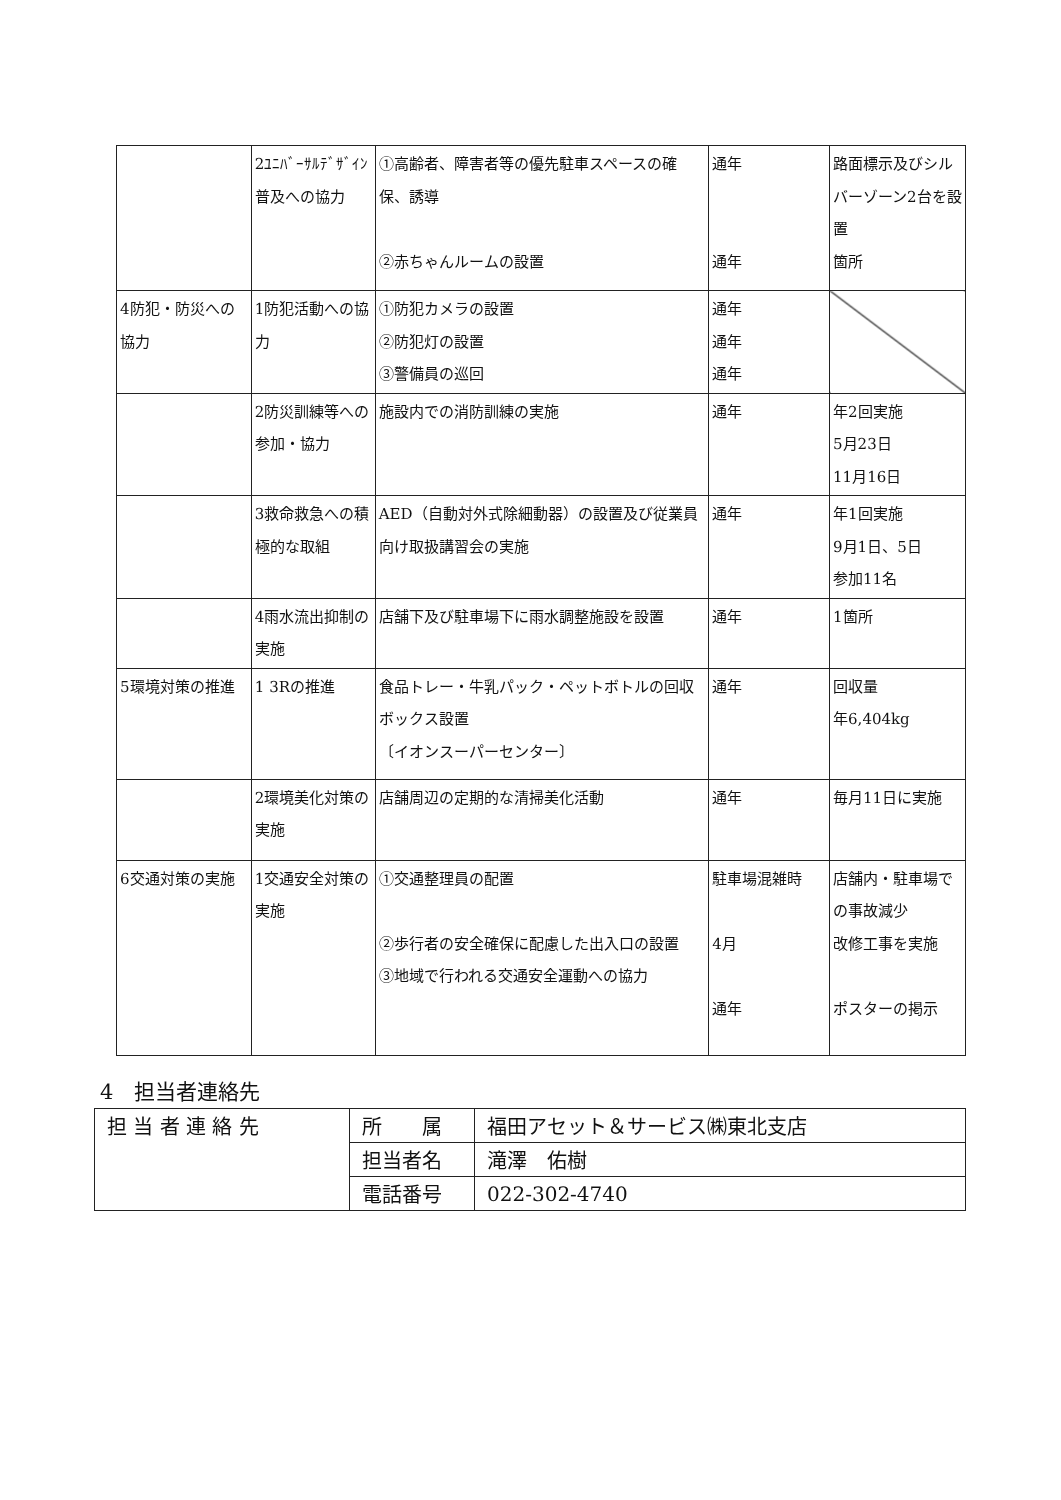| | 2ﾕﾆﾊﾞｰｻﾙﾃﾞｻﾞｲﾝ普及への協力 | ①高齢者、障害者等の優先駐車スペースの確保、誘導 ②赤ちゃんルームの設置 | 通年 通年 | 路面標示及びシルバーゾーン2台を設置 箇所 |
| 4防犯・防災への協力 | 1防犯活動への協力 | ①防犯カメラの設置 ②防犯灯の設置 ③警備員の巡回 | 通年 通年 通年 | |
| | 2防災訓練等への参加・協力 | 施設内での消防訓練の実施 | 通年 | 年2回実施 5月23日 11月16日 |
| | 3救命救急への積極的な取組 | AED（自動対外式除細動器）の設置及び従業員向け取扱講習会の実施 | 通年 | 年1回実施 9月1日、5日 参加11名 |
| | 4雨水流出抑制の実施 | 店舗下及び駐車場下に雨水調整施設を設置 | 通年 | 1箇所 |
| 5環境対策の推進 | 1 3Rの推進 | 食品トレー・牛乳パック・ペットボトルの回収ボックス設置 〔イオンスーパーセンター〕 | 通年 | 回収量 年6,404kg |
| | 2環境美化対策の実施 | 店舗周辺の定期的な清掃美化活動 | 通年 | 毎月11日に実施 |
| 6交通対策の実施 | 1交通安全対策の実施 | ①交通整理員の配置 ②歩行者の安全確保に配慮した出入口の設置 ③地域で行われる交通安全運動への協力 | 駐車場混雑時 4月 通年 | 店舗内・駐車場での事故減少 改修工事を実施 ポスターの掲示 |
4　担当者連絡先
| 担 当 者 連 絡 先 | 所 属 | 福田アセット＆サービス㈱東北支店 |
| | 担当者名 | 滝澤 佑樹 |
| | 電話番号 | 022-302-4740 |